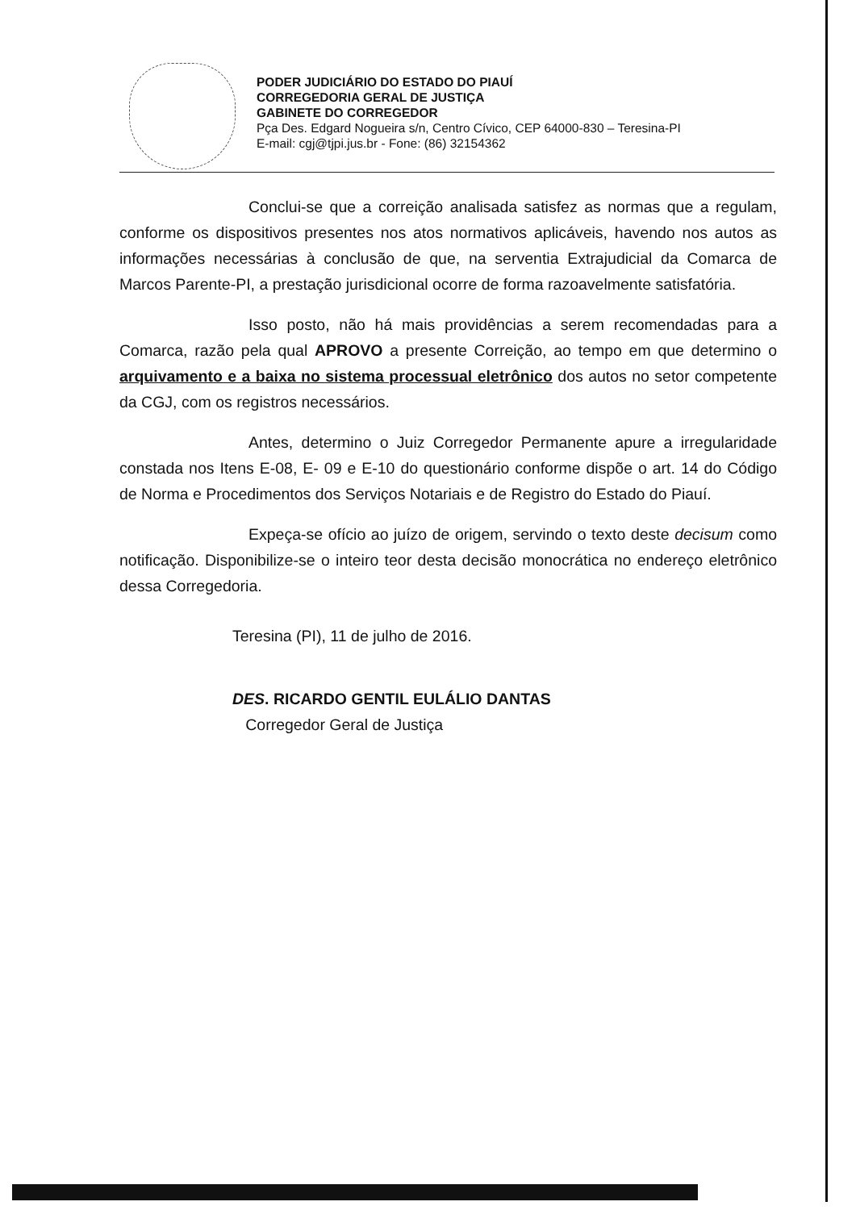PODER JUDICIÁRIO DO ESTADO DO PIAUÍ
CORREGEDORIA GERAL DE JUSTIÇA
GABINETE DO CORREGEDOR
Pça Des. Edgard Nogueira s/n, Centro Cívico, CEP 64000-830 – Teresina-PI
E-mail: cgj@tjpi.jus.br - Fone: (86) 32154362
Conclui-se que a correição analisada satisfez as normas que a regulam, conforme os dispositivos presentes nos atos normativos aplicáveis, havendo nos autos as informações necessárias à conclusão de que, na serventia Extrajudicial da Comarca de Marcos Parente-PI, a prestação jurisdicional ocorre de forma razoavelmente satisfatória.
Isso posto, não há mais providências a serem recomendadas para a Comarca, razão pela qual APROVO a presente Correição, ao tempo em que determino o arquivamento e a baixa no sistema processual eletrônico dos autos no setor competente da CGJ, com os registros necessários.
Antes, determino o Juiz Corregedor Permanente apure a irregularidade constada nos Itens E-08, E- 09 e E-10 do questionário conforme dispõe o art. 14 do Código de Norma e Procedimentos dos Serviços Notariais e de Registro do Estado do Piauí.
Expeça-se ofício ao juízo de origem, servindo o texto deste decisum como notificação. Disponibilize-se o inteiro teor desta decisão monocrática no endereço eletrônico dessa Corregedoria.
Teresina (PI), 11 de julho de 2016.
DES. RICARDO GENTIL EULÁLIO DANTAS
Corregedor Geral de Justiça